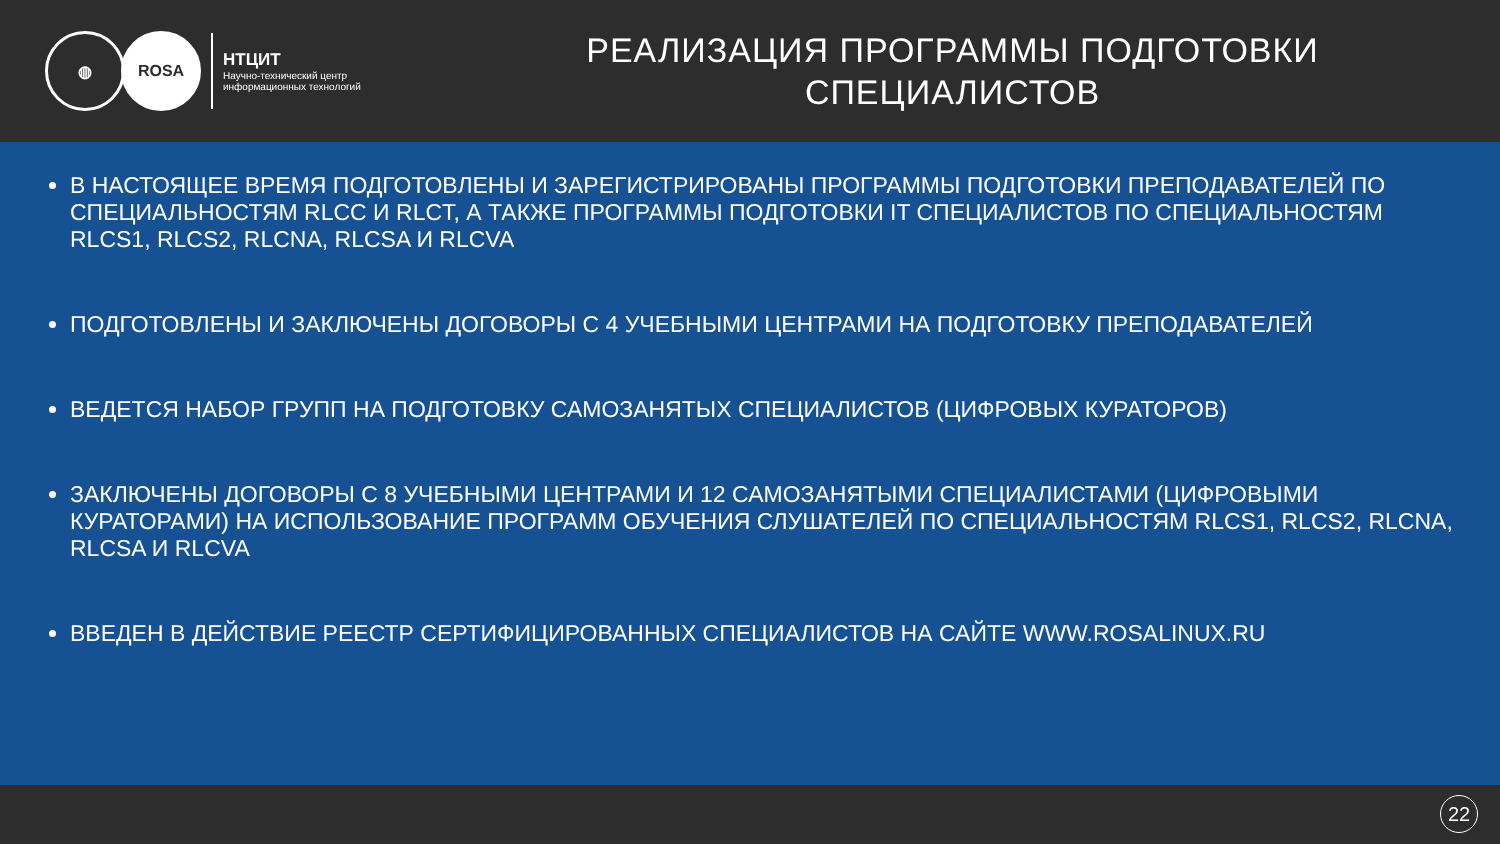◍ ROSA
НТЦИТ
Научно-технический центр
информационных технологий
РЕАЛИЗАЦИЯ ПРОГРАММЫ ПОДГОТОВКИ
СПЕЦИАЛИСТОВ
В НАСТОЯЩЕЕ ВРЕМЯ ПОДГОТОВЛЕНЫ И ЗАРЕГИСТРИРОВАНЫ ПРОГРАММЫ ПОДГОТОВКИ ПРЕПОДАВАТЕЛЕЙ ПО СПЕЦИАЛЬНОСТЯМ RLCC И RLCT, А ТАКЖЕ ПРОГРАММЫ ПОДГОТОВКИ IT СПЕЦИАЛИСТОВ ПО СПЕЦИАЛЬНОСТЯМ RLCS1, RLCS2, RLCNA, RLCSA И RLCVA
ПОДГОТОВЛЕНЫ И ЗАКЛЮЧЕНЫ ДОГОВОРЫ С 4 УЧЕБНЫМИ ЦЕНТРАМИ НА ПОДГОТОВКУ ПРЕПОДАВАТЕЛЕЙ
ВЕДЕТСЯ НАБОР ГРУПП НА ПОДГОТОВКУ САМОЗАНЯТЫХ СПЕЦИАЛИСТОВ (ЦИФРОВЫХ КУРАТОРОВ)
ЗАКЛЮЧЕНЫ ДОГОВОРЫ С 8 УЧЕБНЫМИ ЦЕНТРАМИ И 12 САМОЗАНЯТЫМИ СПЕЦИАЛИСТАМИ (ЦИФРОВЫМИ КУРАТОРАМИ) НА ИСПОЛЬЗОВАНИЕ ПРОГРАММ ОБУЧЕНИЯ СЛУШАТЕЛЕЙ ПО СПЕЦИАЛЬНОСТЯМ RLCS1, RLCS2, RLCNA, RLCSA И RLCVA
ВВЕДЕН В ДЕЙСТВИЕ РЕЕСТР СЕРТИФИЦИРОВАННЫХ СПЕЦИАЛИСТОВ НА САЙТЕ WWW.ROSALINUX.RU
22